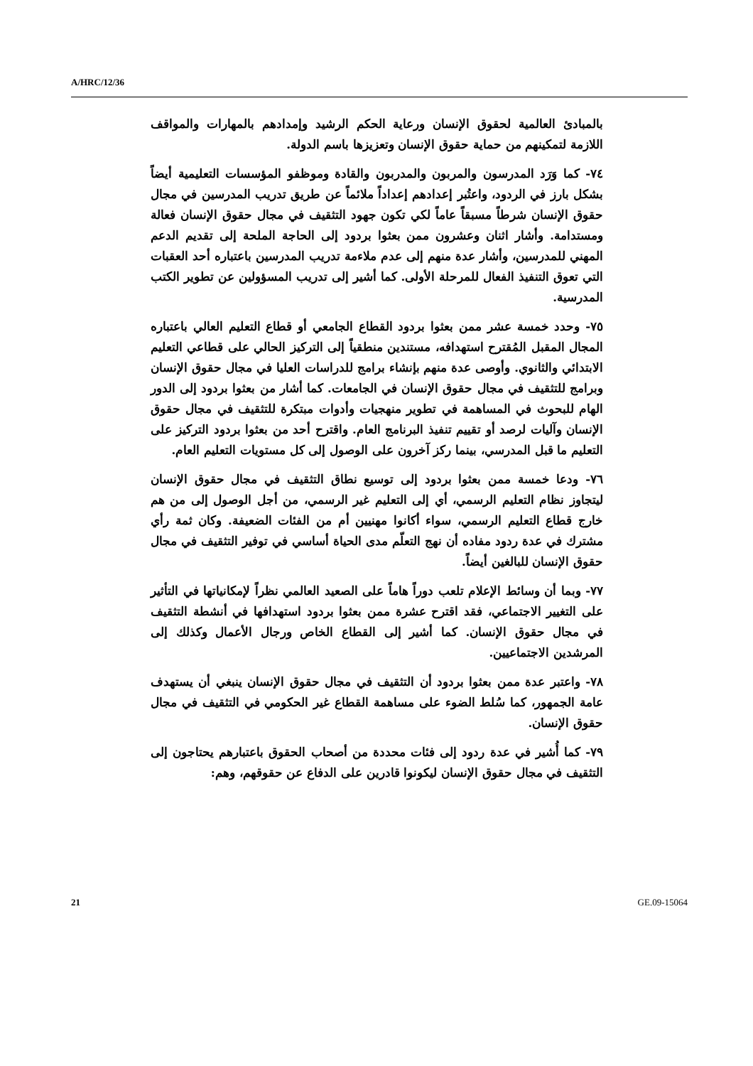A/HRC/12/36
بالمبادئ العالمية لحقوق الإنسان ورعاية الحكم الرشيد وإمدادهم بالمهارات والمواقف اللازمة لتمكينهم من حماية حقوق الإنسان وتعزيزها باسم الدولة.
٧٤- كما وَرَد المدرسون والمربون والمدربون والقادة وموظفو المؤسسات التعليمية أيضاً بشكل بارز في الردود، واعتُبر إعدادهم إعداداً ملائماً عن طريق تدريب المدرسين في مجال حقوق الإنسان شرطاً مسبقاً عاماً لكي تكون جهود التثقيف في مجال حقوق الإنسان فعالة ومستدامة. وأشار اثنان وعشرون ممن بعثوا بردود إلى الحاجة الملحة إلى تقديم الدعم المهني للمدرسين، وأشار عدة منهم إلى عدم ملاءمة تدريب المدرسين باعتباره أحد العقبات التي تعوق التنفيذ الفعال للمرحلة الأولى. كما أشير إلى تدريب المسؤولين عن تطوير الكتب المدرسية.
٧٥- وحدد خمسة عشر ممن بعثوا بردود القطاع الجامعي أو قطاع التعليم العالي باعتباره المجال المقبل المُقترح استهدافه، مستندين منطقياً إلى التركيز الحالي على قطاعي التعليم الابتدائي والثانوي. وأوصى عدة منهم بإنشاء برامج للدراسات العليا في مجال حقوق الإنسان وبرامج للتثقيف في مجال حقوق الإنسان في الجامعات. كما أشار من بعثوا بردود إلى الدور الهام للبحوث في المساهمة في تطوير منهجيات وأدوات مبتكرة للتثقيف في مجال حقوق الإنسان وآليات لرصد أو تقييم تنفيذ البرنامج العام. واقترح أحد من بعثوا بردود التركيز على التعليم ما قبل المدرسي، بينما ركز آخرون على الوصول إلى كل مستويات التعليم العام.
٧٦- ودعا خمسة ممن بعثوا بردود إلى توسيع نطاق التثقيف في مجال حقوق الإنسان ليتجاوز نظام التعليم الرسمي، أي إلى التعليم غير الرسمي، من أجل الوصول إلى من هم خارج قطاع التعليم الرسمي، سواء أكانوا مهنيين أم من الفئات الضعيفة. وكان ثمة رأي مشترك في عدة ردود مفاده أن نهج التعلّم مدى الحياة أساسي في توفير التثقيف في مجال حقوق الإنسان للبالغين أيضاً.
٧٧- وبما أن وسائط الإعلام تلعب دوراً هاماً على الصعيد العالمي نظراً لإمكانياتها في التأثير على التغيير الاجتماعي، فقد اقترح عشرة ممن بعثوا بردود استهدافها في أنشطة التثقيف في مجال حقوق الإنسان. كما أشير إلى القطاع الخاص ورجال الأعمال وكذلك إلى المرشدين الاجتماعيين.
٧٨- واعتبر عدة ممن بعثوا بردود أن التثقيف في مجال حقوق الإنسان ينبغي أن يستهدف عامة الجمهور، كما سُلط الضوء على مساهمة القطاع غير الحكومي في التثقيف في مجال حقوق الإنسان.
٧٩- كما أُشير في عدة ردود إلى فئات محددة من أصحاب الحقوق باعتبارهم يحتاجون إلى التثقيف في مجال حقوق الإنسان ليكونوا قادرين على الدفاع عن حقوقهم، وهم:
21 GE.09-15064